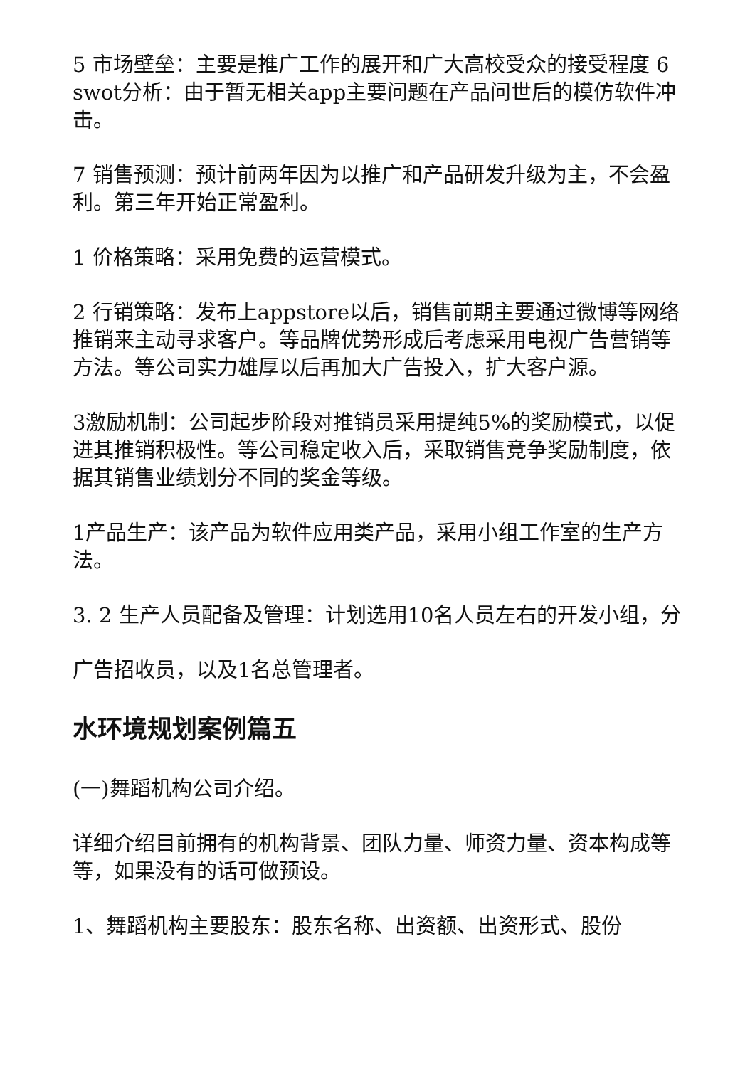5 市场壁垒：主要是推广工作的展开和广大高校受众的接受程度 6 swot分析：由于暂无相关app主要问题在产品问世后的模仿软件冲击。
7 销售预测：预计前两年因为以推广和产品研发升级为主，不会盈利。第三年开始正常盈利。
1 价格策略：采用免费的运营模式。
2 行销策略：发布上appstore以后，销售前期主要通过微博等网络推销来主动寻求客户。等品牌优势形成后考虑采用电视广告营销等方法。等公司实力雄厚以后再加大广告投入，扩大客户源。
3激励机制：公司起步阶段对推销员采用提纯5%的奖励模式，以促进其推销积极性。等公司稳定收入后，采取销售竞争奖励制度，依据其销售业绩划分不同的奖金等级。
1产品生产：该产品为软件应用类产品，采用小组工作室的生产方法。
3. 2 生产人员配备及管理：计划选用10名人员左右的开发小组，分
广告招收员，以及1名总管理者。
水环境规划案例篇五
(一)舞蹈机构公司介绍。
详细介绍目前拥有的机构背景、团队力量、师资力量、资本构成等等，如果没有的话可做预设。
1、舞蹈机构主要股东：股东名称、出资额、出资形式、股份